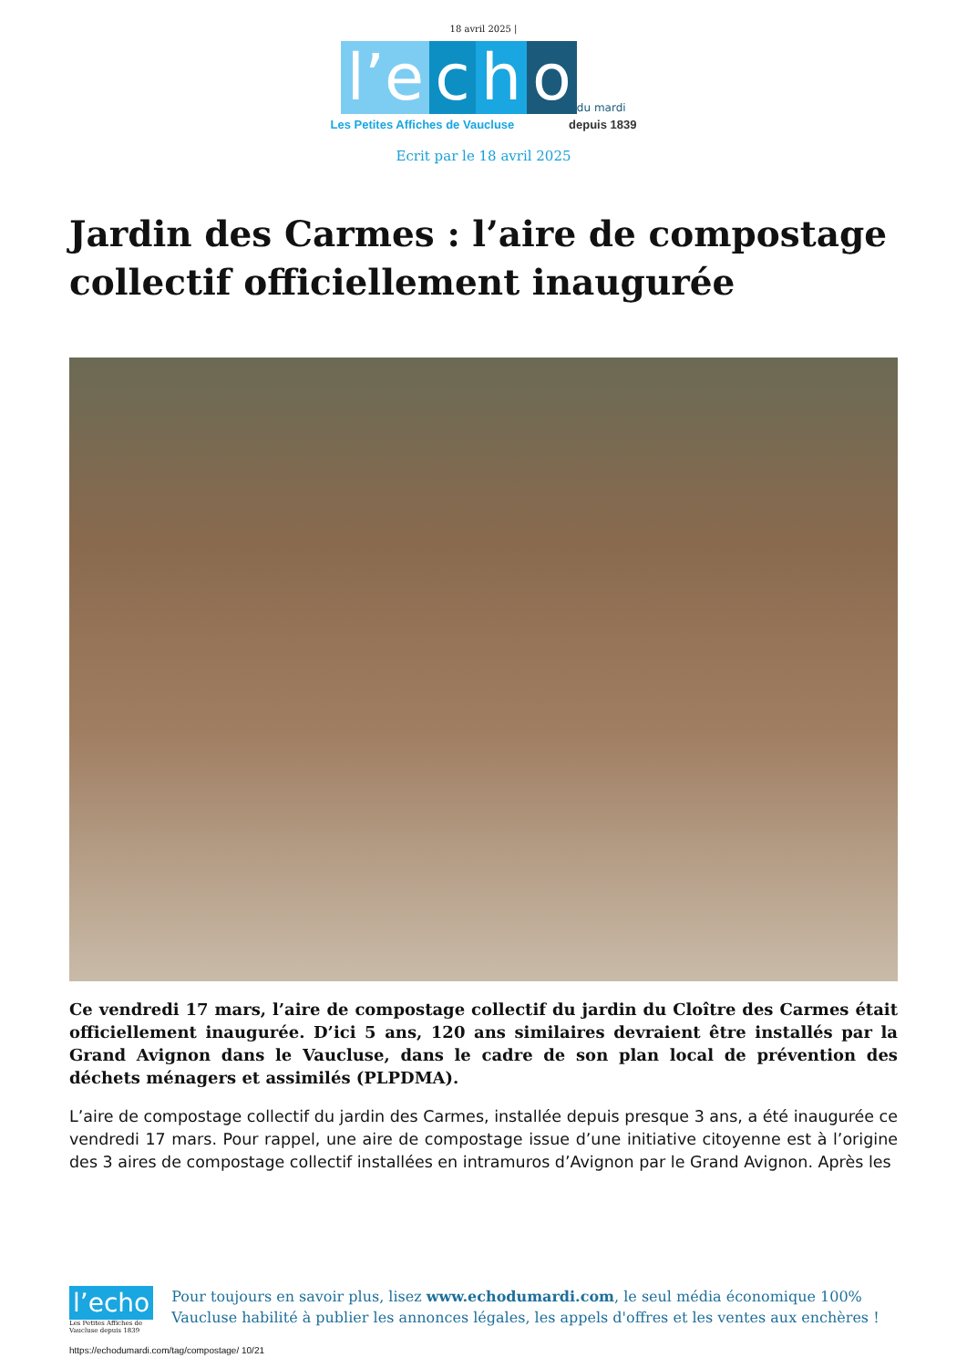18 avril 2025 |
l’e c h o du mardi
Les Petites Affiches de Vaucluse depuis 1839
Ecrit par le 18 avril 2025
Jardin des Carmes : l’aire de compostage collectif officiellement inaugurée
Ce vendredi 17 mars, l’aire de compostage collectif du jardin du Cloître des Carmes était officiellement inaugurée. D’ici 5 ans, 120 ans similaires devraient être installés par la Grand Avignon dans le Vaucluse, dans le cadre de son plan local de prévention des déchets ménagers et assimilés (PLPDMA).
L’aire de compostage collectif du jardin des Carmes, installée depuis presque 3 ans, a été inaugurée ce vendredi 17 mars. Pour rappel, une aire de compostage issue d’une initiative citoyenne est à l’origine des 3 aires de compostage collectif installées en intramuros d’Avignon par le Grand Avignon. Après les
l’echo
Les Petites Affiches de Vaucluse depuis 1839
Pour toujours en savoir plus, lisez www.echodumardi.com, le seul média économique 100% Vaucluse habilité à publier les annonces légales, les appels d'offres et les ventes aux enchères !
https://echodumardi.com/tag/compostage/ 10/21